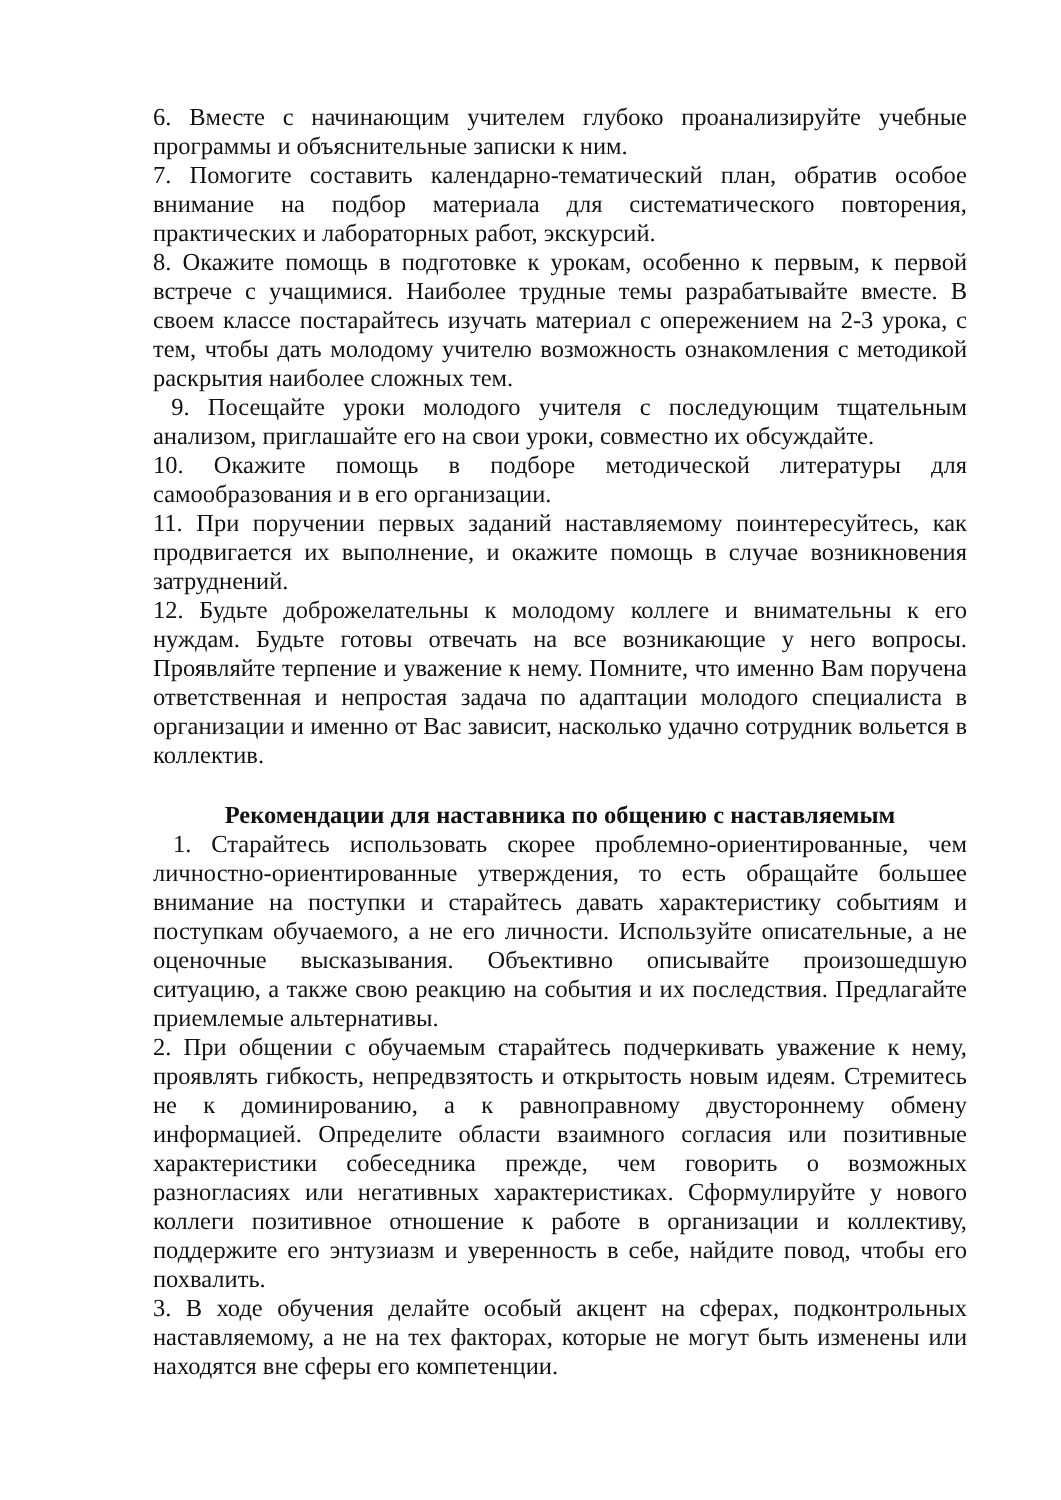6. Вместе с начинающим учителем глубоко проанализируйте учебные программы и объяснительные записки к ним.
7. Помогите составить календарно-тематический план, обратив особое внимание на подбор материала для систематического повторения, практических и лабораторных работ, экскурсий.
8. Окажите помощь в подготовке к урокам, особенно к первым, к первой встрече с учащимися. Наиболее трудные темы разрабатывайте вместе. В своем классе постарайтесь изучать материал с опережением на 2-3 урока, с тем, чтобы дать молодому учителю возможность ознакомления с методикой раскрытия наиболее сложных тем.
9. Посещайте уроки молодого учителя с последующим тщательным анализом, приглашайте его на свои уроки, совместно их обсуждайте.
10. Окажите помощь в подборе методической литературы для самообразования и в его организации.
11. При поручении первых заданий наставляемому поинтересуйтесь, как продвигается их выполнение, и окажите помощь в случае возникновения затруднений.
12. Будьте доброжелательны к молодому коллеге и внимательны к его нуждам. Будьте готовы отвечать на все возникающие у него вопросы. Проявляйте терпение и уважение к нему. Помните, что именно Вам поручена ответственная и непростая задача по адаптации молодого специалиста в организации и именно от Вас зависит, насколько удачно сотрудник вольется в коллектив.
Рекомендации для наставника по общению с наставляемым
1. Старайтесь использовать скорее проблемно-ориентированные, чем личностно-ориентированные утверждения, то есть обращайте большее внимание на поступки и старайтесь давать характеристику событиям и поступкам обучаемого, а не его личности. Используйте описательные, а не оценочные высказывания. Объективно описывайте произошедшую ситуацию, а также свою реакцию на события и их последствия. Предлагайте приемлемые альтернативы.
2. При общении с обучаемым старайтесь подчеркивать уважение к нему, проявлять гибкость, непредвзятость и открытость новым идеям. Стремитесь не к доминированию, а к равноправному двустороннему обмену информацией. Определите области взаимного согласия или позитивные характеристики собеседника прежде, чем говорить о возможных разногласиях или негативных характеристиках. Сформулируйте у нового коллеги позитивное отношение к работе в организации и коллективу, поддержите его энтузиазм и уверенность в себе, найдите повод, чтобы его похвалить.
3. В ходе обучения делайте особый акцент на сферах, подконтрольных наставляемому, а не на тех факторах, которые не могут быть изменены или находятся вне сферы его компетенции.